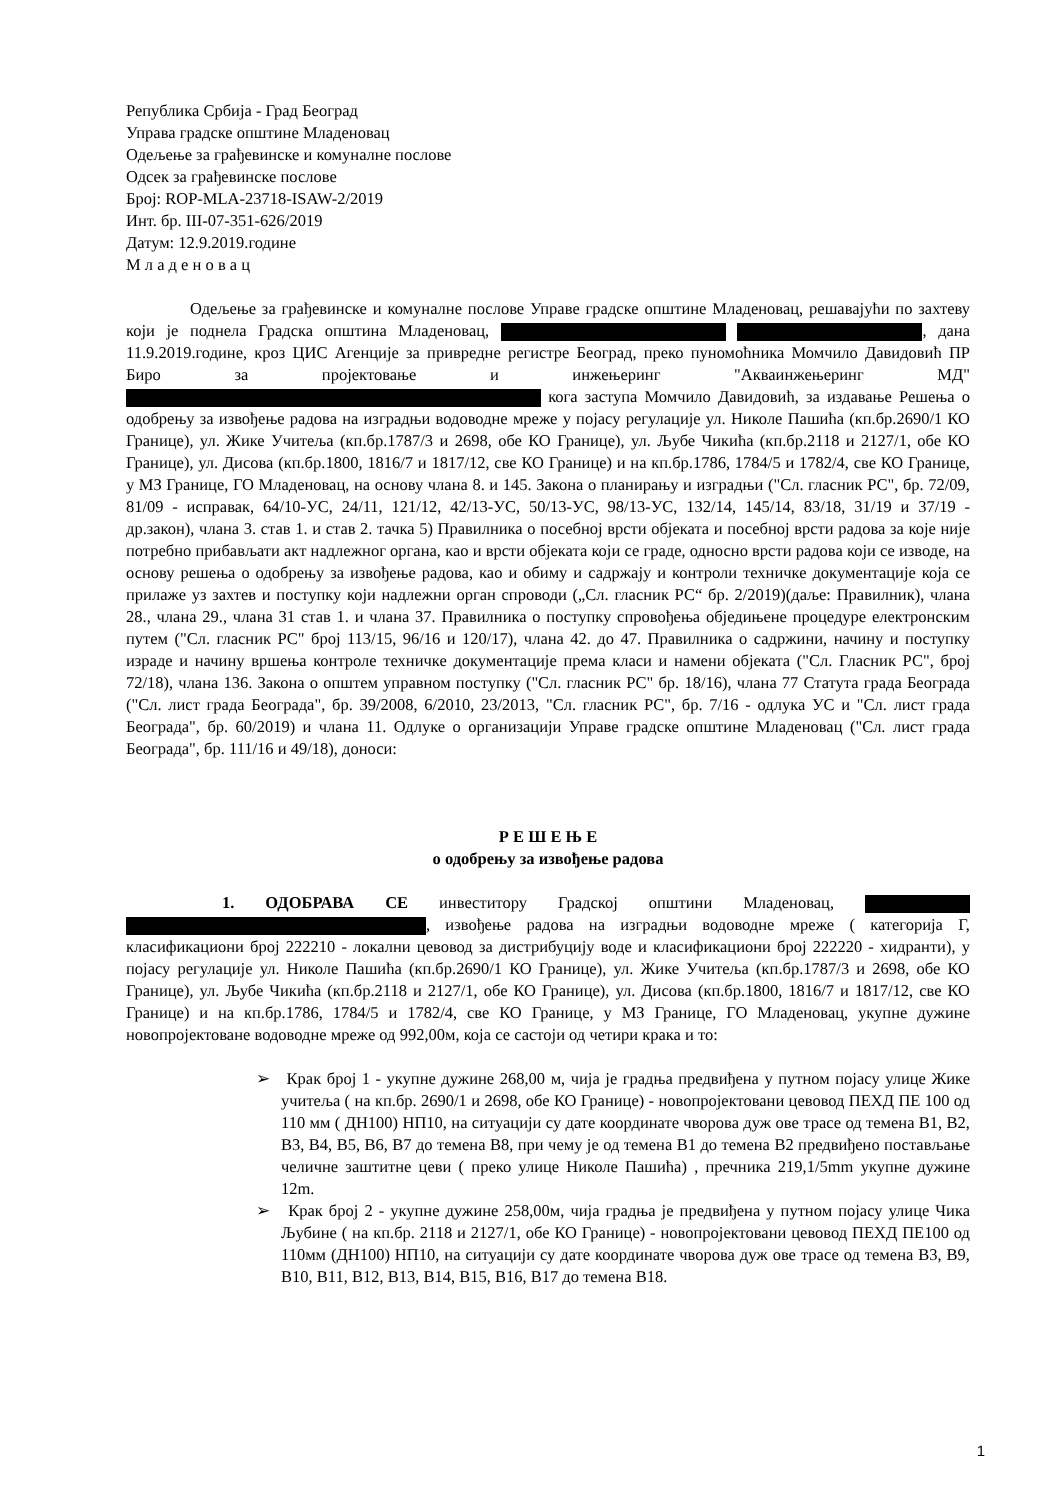Република Србија - Град Београд
Управа градске општине Младеновац
Одељење за грађевинске и комуналне послове
Одсек за грађевинске послове
Број: ROP-MLA-23718-ISAW-2/2019
Инт. бр. III-07-351-626/2019
Датум: 12.9.2019.године
М л а д е н о в а ц
Одељење за грађевинске и комуналне послове Управе градске општине Младеновац, решавајући по захтеву који је поднела Градска општина Младеновац, , дана 11.9.2019.године, кроз ЦИС Агенције за привредне регистре Београд, преко пуномоћника Момчило Давидовић ПР Биро за пројектовање и инжењеринг "Акваинжењеринг МД" кога заступа Момчило Давидовић, за издавање Решења о одобрењу за извођење радова на изградњи водоводне мреже у појасу регулације ул. Николе Пашића (кп.бр.2690/1 КО Границе), ул. Жике Учитеља (кп.бр.1787/3 и 2698, обе КО Границе), ул. Љубе Чикића (кп.бр.2118 и 2127/1, обе КО Границе), ул. Дисова (кп.бр.1800, 1816/7 и 1817/12, све КО Границе) и на кп.бр.1786, 1784/5 и 1782/4, све КО Границе, у МЗ Границе, ГО Младеновац, на основу члана 8. и 145. Закона о планирању и изградњи ("Сл. гласник РС", бр. 72/09, 81/09 - исправак, 64/10-УС, 24/11, 121/12, 42/13-УС, 50/13-УС, 98/13-УС, 132/14, 145/14, 83/18, 31/19 и 37/19 - др.закон), члана 3. став 1. и став 2. тачка 5) Правилника о посебној врсти објеката и посебној врсти радова за које није потребно прибављати акт надлежног органа, као и врсти објеката који се граде, односно врсти радова који се изводе, на основу решења о одобрењу за извођење радова, као и обиму и садржају и контроли техничке документације која се прилаже уз захтев и поступку који надлежни орган спроводи („Сл. гласник РС“ бр. 2/2019)(даље: Правилник), члана 28., члана 29., члана 31 став 1. и члана 37. Правилника о поступку спровођења обједињене процедуре електронским путем ("Сл. гласник РС" број 113/15, 96/16 и 120/17), члана 42. до 47. Правилника о садржини, начину и поступку израде и начину вршења контроле техничке документације према класи и намени објеката ("Сл. Гласник РС", број 72/18), члана 136. Закона о општем управном поступку ("Сл. гласник РС" бр. 18/16), члана 77 Статута града Београда ("Сл. лист града Београда", бр. 39/2008, 6/2010, 23/2013, "Сл. гласник РС", бр. 7/16 - одлука УС и "Сл. лист града Београда", бр. 60/2019) и члана 11. Одлуке о организацији Управе градске општине Младеновац ("Сл. лист града Београда", бр. 111/16 и 49/18), доноси:
Р Е Ш Е Њ Е
о одобрењу за извођење радова
1. ОДОБРАВА СЕ инвеститору Градској општини Младеновац, , извођење радова на изградњи водоводне мреже ( категорија Г, класификациони број 222210 - локални цевовод за дистрибуцију воде и класификациони број 222220 - хидранти), у појасу регулације ул. Николе Пашића (кп.бр.2690/1 КО Границе), ул. Жике Учитеља (кп.бр.1787/3 и 2698, обе КО Границе), ул. Љубе Чикића (кп.бр.2118 и 2127/1, обе КО Границе), ул. Дисова (кп.бр.1800, 1816/7 и 1817/12, све КО Границе) и на кп.бр.1786, 1784/5 и 1782/4, све КО Границе, у МЗ Границе, ГО Младеновац, укупне дужине новопројектоване водоводне мреже од 992,00м, која се састоји од четири крака и то:
➢ Крак број 1 - укупне дужине 268,00 м, чија је градња предвиђена у путном појасу улице Жике учитеља ( на кп.бр. 2690/1 и 2698, обе КО Границе) - новопројектовани цевовод ПЕХД ПЕ 100 од 110 мм ( ДН100) НП10, на ситуацији су дате координате чворова дуж ове трасе од темена В1, В2, В3, В4, В5, В6, В7 до темена В8, при чему је од темена В1 до темена В2 предвиђено постављање челичне заштитне цеви ( преко улице Николе Пашића) , пречника 219,1/5mm укупне дужине 12m.
➢ Крак број 2 - укупне дужине 258,00м, чија градња је предвиђена у путном појасу улице Чика Љубине ( на кп.бр. 2118 и 2127/1, обе КО Границе) - новопројектовани цевовод ПЕХД ПЕ100 од 110мм (ДН100) НП10, на ситуацији су дате координате чворова дуж ове трасе од темена В3, В9, В10, В11, В12, В13, В14, В15, В16, В17 до темена В18.
1